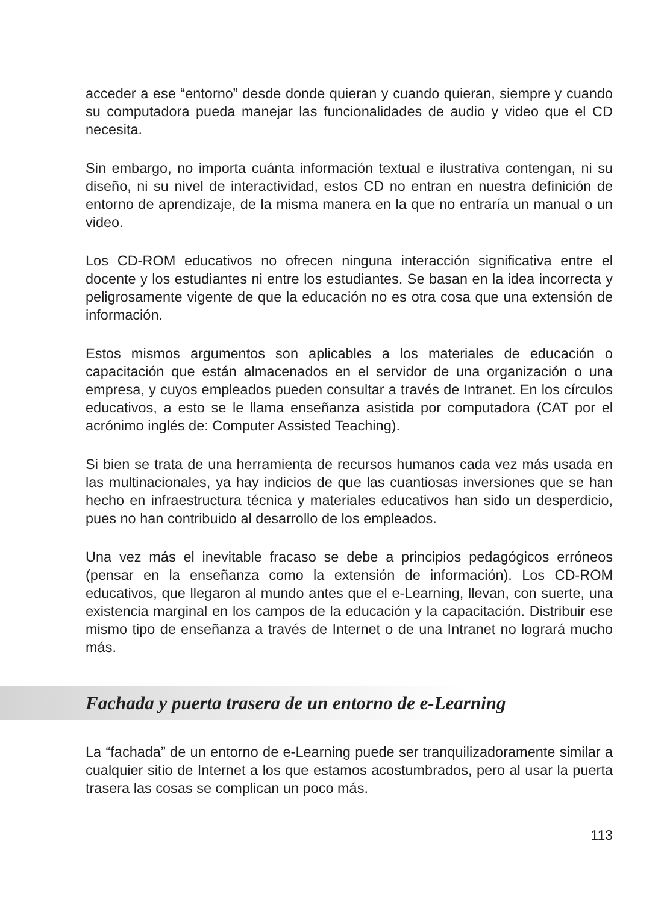acceder a ese “entorno” desde donde quieran y cuando quieran, siempre y cuando su computadora pueda manejar las funcionalidades de audio y video que el CD necesita.
Sin embargo, no importa cuánta información textual e ilustrativa contengan, ni su diseño, ni su nivel de interactividad, estos CD no entran en nuestra definición de entorno de aprendizaje, de la misma manera en la que no entraría un manual o un video.
Los CD-ROM educativos no ofrecen ninguna interacción significativa entre el docente y los estudiantes ni entre los estudiantes. Se basan en la idea incorrecta y peligrosamente vigente de que la educación no es otra cosa que una extensión de información.
Estos mismos argumentos son aplicables a los materiales de educación o capacitación que están almacenados en el servidor de una organización o una empresa, y cuyos empleados pueden consultar a través de Intranet. En los círculos educativos, a esto se le llama enseñanza asistida por computadora (CAT por el acrónimo inglés de: Computer Assisted Teaching).
Si bien se trata de una herramienta de recursos humanos cada vez más usada en las multinacionales, ya hay indicios de que las cuantiosas inversiones que se han hecho en infraestructura técnica y materiales educativos han sido un desperdicio, pues no han contribuido al desarrollo de los empleados.
Una vez más el inevitable fracaso se debe a principios pedagógicos erróneos (pensar en la enseñanza como la extensión de información). Los CD-ROM educativos, que llegaron al mundo antes que el e-Learning, llevan, con suerte, una existencia marginal en los campos de la educación y la capacitación. Distribuir ese mismo tipo de enseñanza a través de Internet o de una Intranet no logrará mucho más.
Fachada y puerta trasera de un entorno de e-Learning
La “fachada” de un entorno de e-Learning puede ser tranquilizadoramente similar a cualquier sitio de Internet a los que estamos acostumbrados, pero al usar la puerta trasera las cosas se complican un poco más.
113